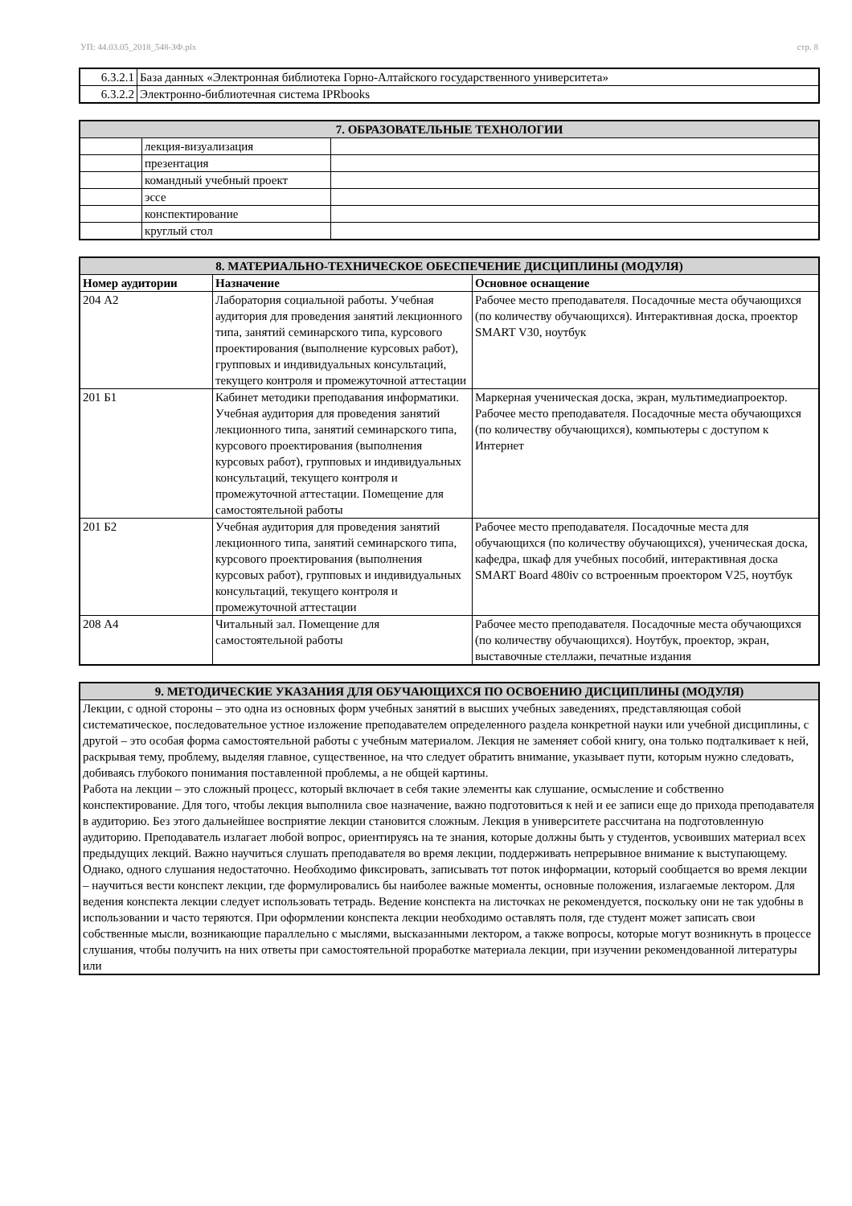УП: 44.03.05_2018_548-ЗФ.plx стр. 8
| 6.3.2.1 | База данных «Электронная библиотека Горно-Алтайского государственного университета» |
| 6.3.2.2 | Электронно-библиотечная система IPRbooks |
| 7. ОБРАЗОВАТЕЛЬНЫЕ ТЕХНОЛОГИИ | | |
| --- | --- | --- |
| | лекция-визуализация | |
| | презентация | |
| | командный учебный проект | |
| | эссе | |
| | конспектирование | |
| | круглый стол | |
| 8. МАТЕРИАЛЬНО-ТЕХНИЧЕСКОЕ ОБЕСПЕЧЕНИЕ ДИСЦИПЛИНЫ (МОДУЛЯ) | | |
| --- | --- | --- |
| Номер аудитории | Назначение | Основное оснащение |
| 204 А2 | Лаборатория социальной работы. Учебная аудитория для проведения занятий лекционного типа, занятий семинарского типа, курсового проектирования (выполнение курсовых работ), групповых и индивидуальных консультаций, текущего контроля и промежуточной аттестации | Рабочее место преподавателя. Посадочные места обучающихся (по количеству обучающихся). Интерактивная доска, проектор SMART V30, ноутбук |
| 201 Б1 | Кабинет методики преподавания информатики. Учебная аудитория для проведения занятий лекционного типа, занятий семинарского типа, курсового проектирования (выполнения курсовых работ), групповых и индивидуальных консультаций, текущего контроля и промежуточной аттестации. Помещение для самостоятельной работы | Маркерная ученическая доска, экран, мультимедиапроектор. Рабочее место преподавателя. Посадочные места обучающихся (по количеству обучающихся), компьютеры с доступом к Интернет |
| 201 Б2 | Учебная аудитория для проведения занятий лекционного типа, занятий семинарского типа, курсового проектирования (выполнения курсовых работ), групповых и индивидуальных консультаций, текущего контроля и промежуточной аттестации | Рабочее место преподавателя. Посадочные места для обучающихся (по количеству обучающихся), ученическая доска, кафедра, шкаф для учебных пособий, интерактивная доска SMART Board 480iv со встроенным проектором V25, ноутбук |
| 208 А4 | Читальный зал. Помещение для самостоятельной работы | Рабочее место преподавателя. Посадочные места обучающихся (по количеству обучающихся). Ноутбук, проектор, экран, выставочные стеллажи, печатные издания |
| 9. МЕТОДИЧЕСКИЕ УКАЗАНИЯ ДЛЯ ОБУЧАЮЩИХСЯ ПО ОСВОЕНИЮ ДИСЦИПЛИНЫ (МОДУЛЯ) |
| --- |
| Лекции, с одной стороны – это одна из основных форм учебных занятий в высших учебных заведениях, представляющая собой систематическое, последовательное устное изложение преподавателем определенного раздела конкретной науки или учебной дисциплины, с другой – это особая форма самостоятельной работы с учебным материалом. Лекция не заменяет собой книгу, она только подталкивает к ней, раскрывая тему, проблему, выделяя главное, существенное, на что следует обратить внимание, указывает пути, которым нужно следовать, добиваясь глубокого понимания поставленной проблемы, а не общей картины. Работа на лекции – это сложный процесс, который включает в себя такие элементы как слушание, осмысление и собственно конспектирование. Для того, чтобы лекция выполнила свое назначение, важно подготовиться к ней и ее записи еще до прихода преподавателя в аудиторию. Без этого дальнейшее восприятие лекции становится сложным. Лекция в университете рассчитана на подготовленную аудиторию. Преподаватель излагает любой вопрос, ориентируясь на те знания, которые должны быть у студентов, усвоивших материал всех предыдущих лекций. Важно научиться слушать преподавателя во время лекции, поддерживать непрерывное внимание к выступающему. Однако, одного слушания недостаточно. Необходимо фиксировать, записывать тот поток информации, который сообщается во время лекции – научиться вести конспект лекции, где формулировались бы наиболее важные моменты, основные положения, излагаемые лектором. Для ведения конспекта лекции следует использовать тетрадь. Ведение конспекта на листочках не рекомендуется, поскольку они не так удобны в использовании и часто теряются. При оформлении конспекта лекции необходимо оставлять поля, где студент может записать свои собственные мысли, возникающие параллельно с мыслями, высказанными лектором, а также вопросы, которые могут возникнуть в процессе слушания, чтобы получить на них ответы при самостоятельной проработке материала лекции, при изучении рекомендованной литературы или |